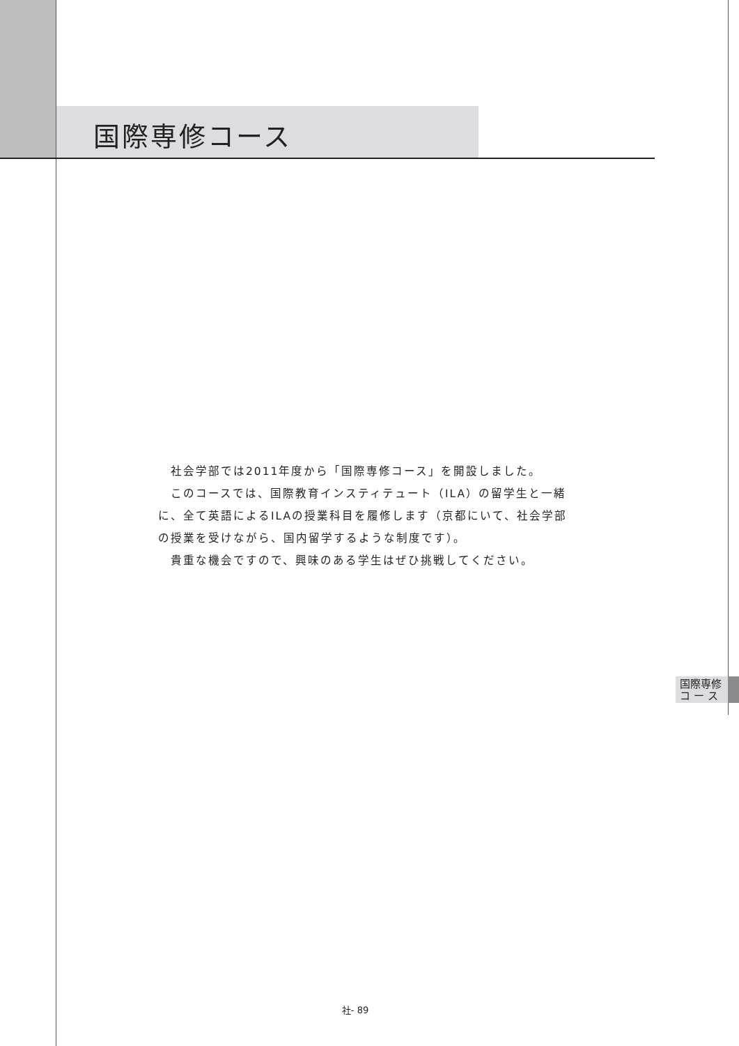国際専修コース
　社会学部では2011年度から「国際専修コース」を開設しました。
　このコースでは、国際教育インスティテュート（ILA）の留学生と一緒に、全て英語によるILAの授業科目を履修します（京都にいて、社会学部の授業を受けながら、国内留学するような制度です）。
　貴重な機会ですので、興味のある学生はぜひ挑戦してください。
国際専修
コ ー ス
社- 89